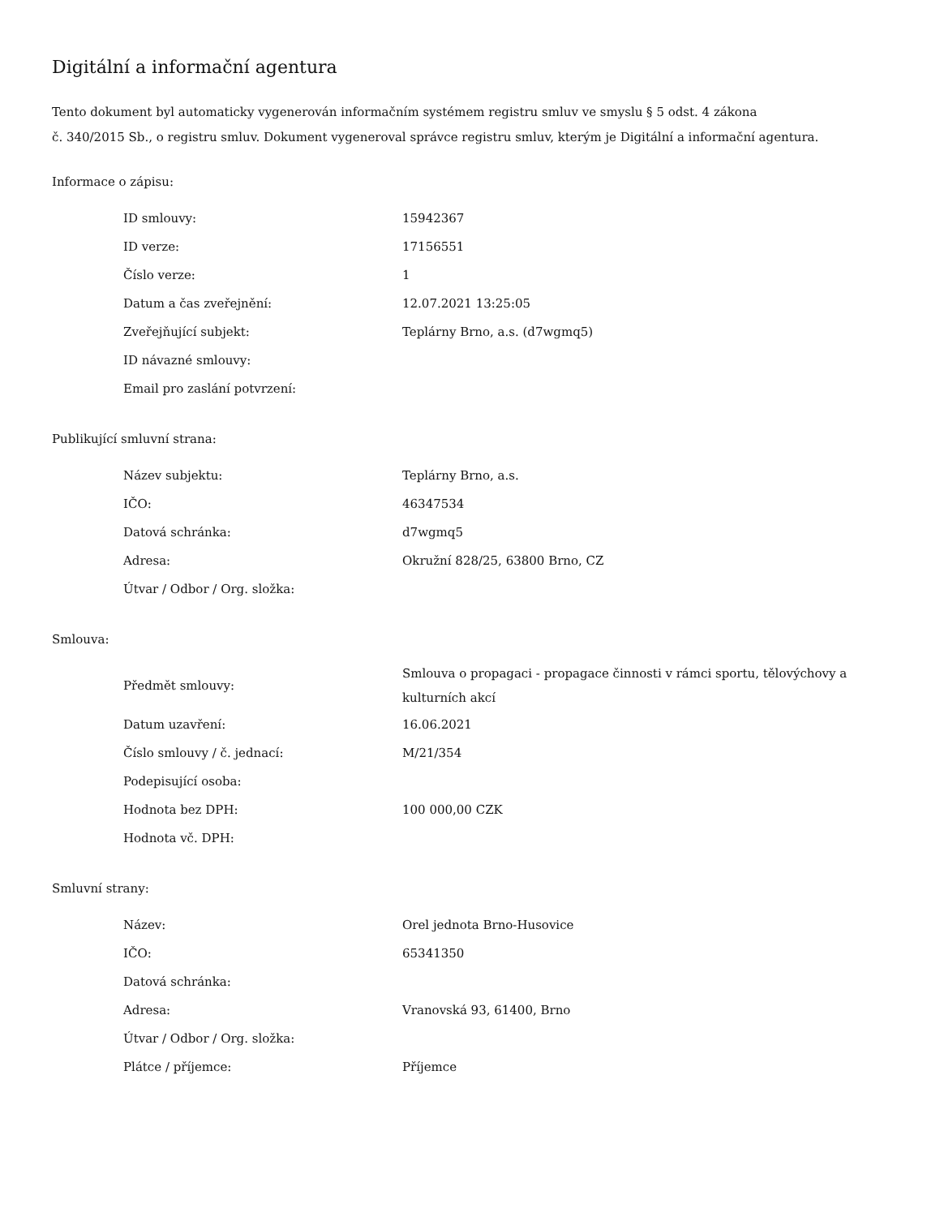Digitální a informační agentura
Tento dokument byl automaticky vygenerován informačním systémem registru smluv ve smyslu § 5 odst. 4 zákona
č. 340/2015 Sb., o registru smluv. Dokument vygeneroval správce registru smluv, kterým je Digitální a informační agentura.
Informace o zápisu:
| ID smlouvy: | 15942367 |
| ID verze: | 17156551 |
| Číslo verze: | 1 |
| Datum a čas zveřejnění: | 12.07.2021 13:25:05 |
| Zveřejňující subjekt: | Teplárny Brno, a.s. (d7wgmq5) |
| ID návazné smlouvy: | |
| Email pro zaslání potvrzení: | |
Publikující smluvní strana:
| Název subjektu: | Teplárny Brno, a.s. |
| IČO: | 46347534 |
| Datová schránka: | d7wgmq5 |
| Adresa: | Okružní 828/25, 63800 Brno, CZ |
| Útvar / Odbor / Org. složka: | |
Smlouva:
| Předmět smlouvy: | Smlouva o propagaci - propagace činnosti v rámci sportu, tělovýchovy a kulturních akcí |
| Datum uzavření: | 16.06.2021 |
| Číslo smlouvy / č. jednací: | M/21/354 |
| Podepisující osoba: | |
| Hodnota bez DPH: | 100 000,00 CZK |
| Hodnota vč. DPH: | |
Smluvní strany:
| Název: | Orel jednota Brno-Husovice |
| IČO: | 65341350 |
| Datová schránka: | |
| Adresa: | Vranovská 93, 61400, Brno |
| Útvar / Odbor / Org. složka: | |
| Plátce / příjemce: | Příjemce |